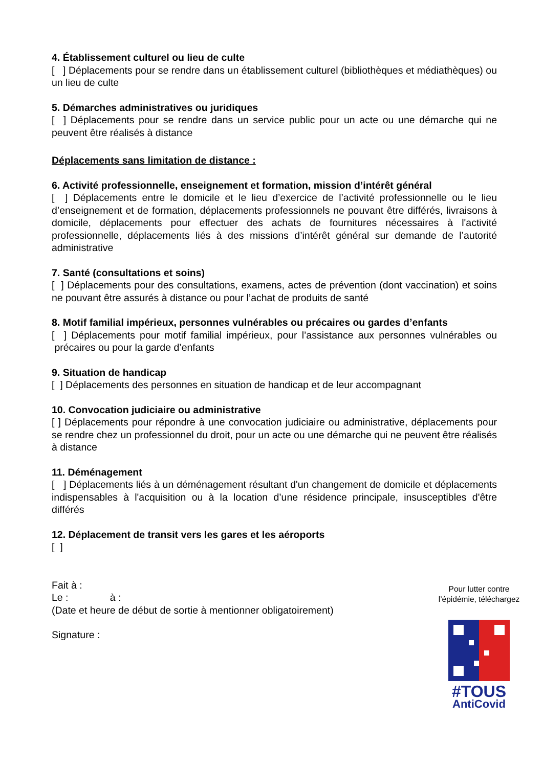4. Établissement culturel ou lieu de culte
[ ] Déplacements pour se rendre dans un établissement culturel (bibliothèques et médiathèques) ou un lieu de culte
5. Démarches administratives ou juridiques
[ ] Déplacements pour se rendre dans un service public pour un acte ou une démarche qui ne peuvent être réalisés à distance
Déplacements sans limitation de distance :
6. Activité professionnelle, enseignement et formation, mission d’intérêt général
[ ] Déplacements entre le domicile et le lieu d’exercice de l’activité professionnelle ou le lieu d’enseignement et de formation, déplacements professionnels ne pouvant être différés, livraisons à domicile, déplacements pour effectuer des achats de fournitures nécessaires à l'activité professionnelle, déplacements liés à des missions d’intérêt général sur demande de l’autorité administrative
7. Santé (consultations et soins)
[ ] Déplacements pour des consultations, examens, actes de prévention (dont vaccination) et soins ne pouvant être assurés à distance ou pour l’achat de produits de santé
8. Motif familial impérieux, personnes vulnérables ou précaires ou gardes d’enfants
[ ] Déplacements pour motif familial impérieux, pour l’assistance aux personnes vulnérables ou précaires ou pour la garde d’enfants
9. Situation de handicap
[ ] Déplacements des personnes en situation de handicap et de leur accompagnant
10. Convocation judiciaire ou administrative
[ ] Déplacements pour répondre à une convocation judiciaire ou administrative, déplacements pour se rendre chez un professionnel du droit, pour un acte ou une démarche qui ne peuvent être réalisés à distance
11. Déménagement
[ ] Déplacements liés à un déménagement résultant d'un changement de domicile et déplacements indispensables à l'acquisition ou à la location d’une résidence principale, insusceptibles d'être différés
12. Déplacement de transit vers les gares et les aéroports
[ ]
Fait à :
Le : à :
(Date et heure de début de sortie à mentionner obligatoirement)
Signature :
Pour lutter contre l’épidémie, téléchargez
#TOUS
AntiCovid